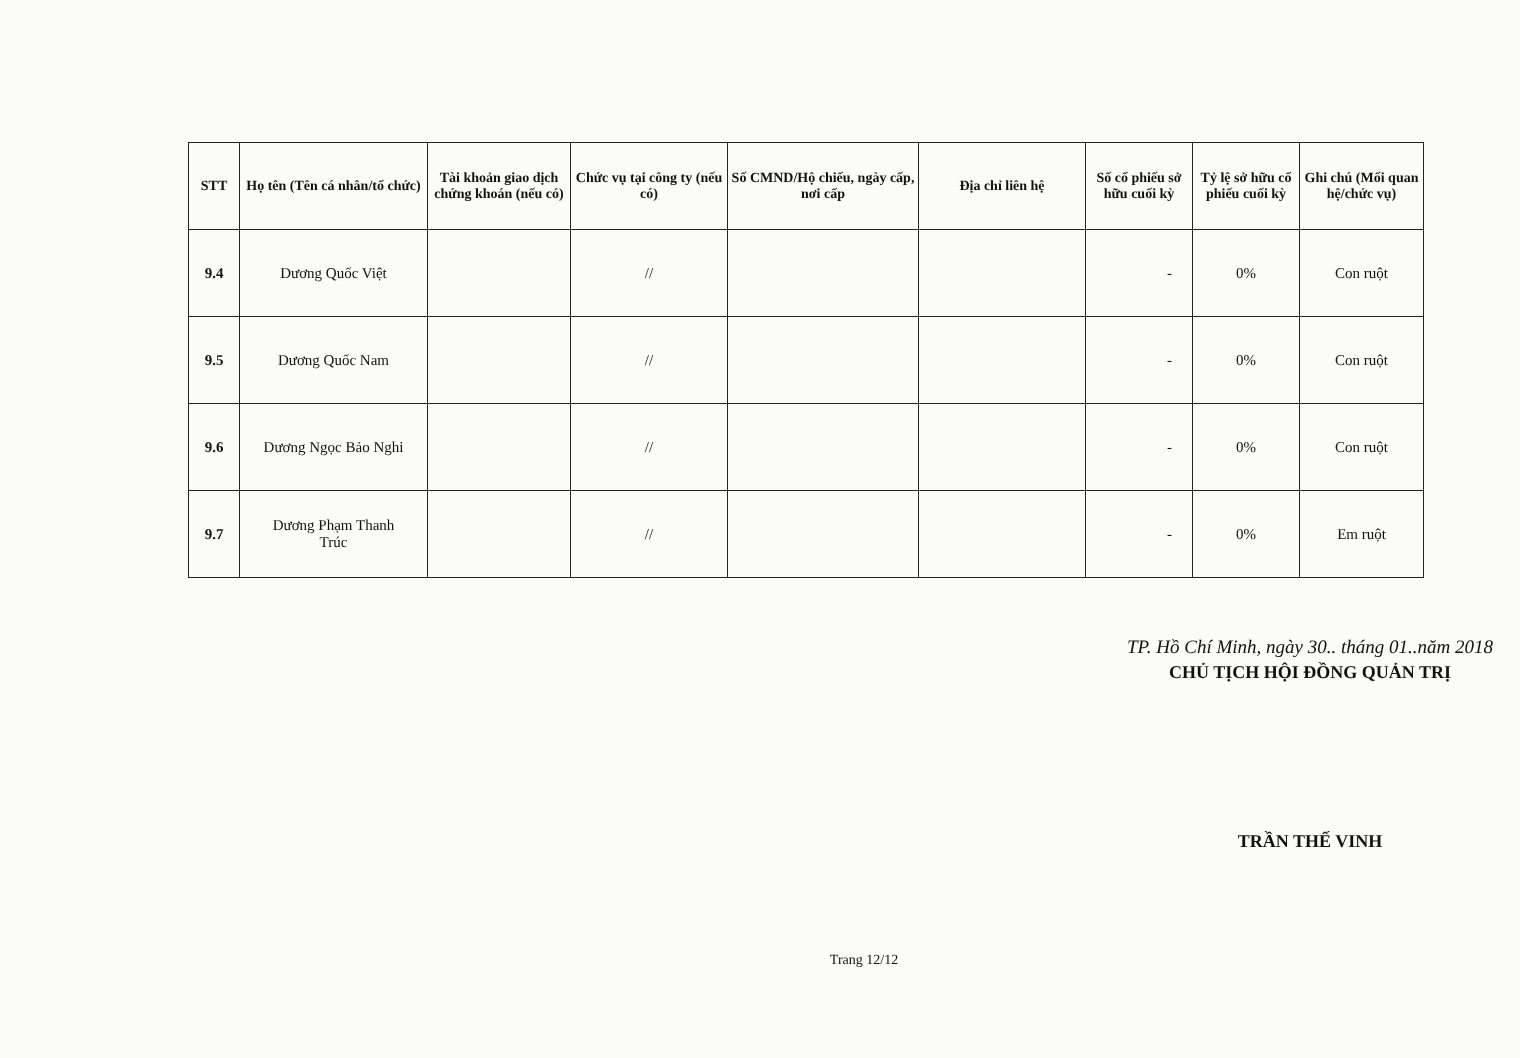| STT | Họ tên (Tên cá nhân/tổ chức) | Tài khoản giao dịch chứng khoán (nếu có) | Chức vụ tại công ty (nếu có) | Số CMND/Hộ chiếu, ngày cấp, nơi cấp | Địa chỉ liên hệ | Số cổ phiếu sở hữu cuối kỳ | Tỷ lệ sở hữu cổ phiếu cuối kỳ | Ghi chú (Mối quan hệ/chức vụ) |
| --- | --- | --- | --- | --- | --- | --- | --- | --- |
| 9.4 | Dương Quốc Việt | | // | | | - | 0% | Con ruột |
| 9.5 | Dương Quốc Nam | | // | | | - | 0% | Con ruột |
| 9.6 | Dương Ngọc Bảo Nghi | | // | | | - | 0% | Con ruột |
| 9.7 | Dương Phạm Thanh Trúc | | // | | | - | 0% | Em ruột |
TP. Hồ Chí Minh, ngày 30.. tháng 01..năm 2018
CHỦ TỊCH HỘI ĐỒNG QUẢN TRỊ
TRẦN THẾ VINH
Trang 12/12